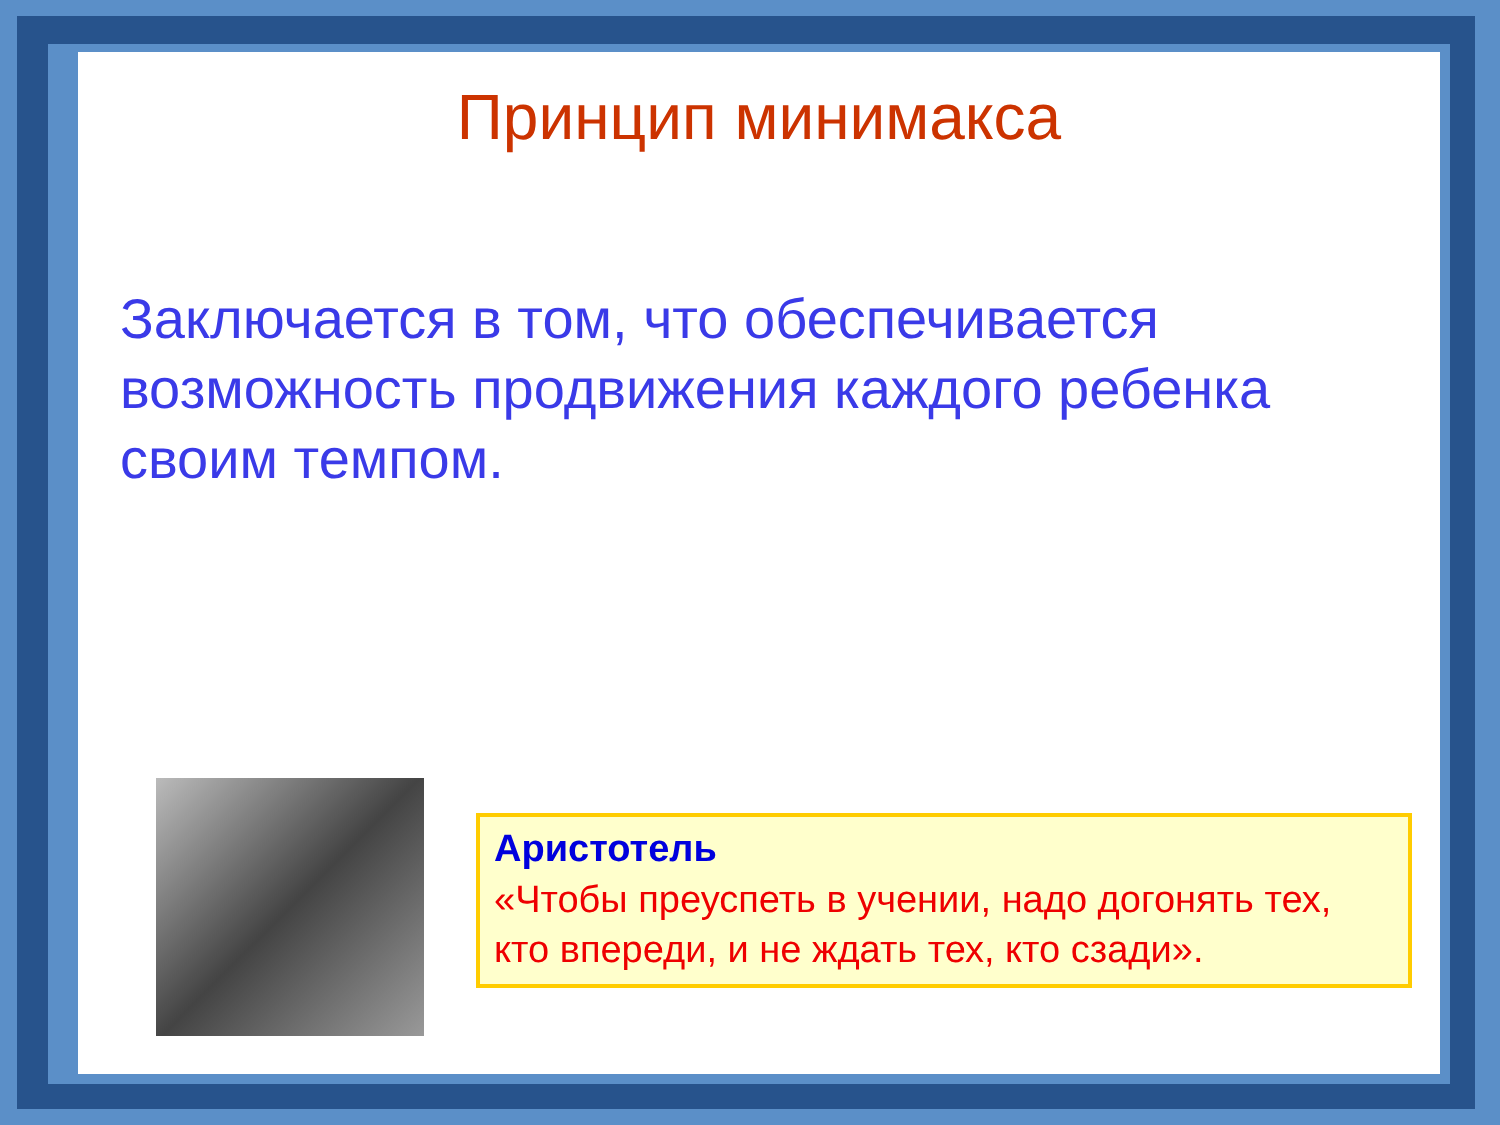Принцип минимакса
Заключается в том, что обеспечивается возможность продвижения каждого ребенка своим темпом.
Аристотель
«Чтобы преуспеть в учении, надо догонять тех, кто впереди, и не ждать тех, кто сзади».